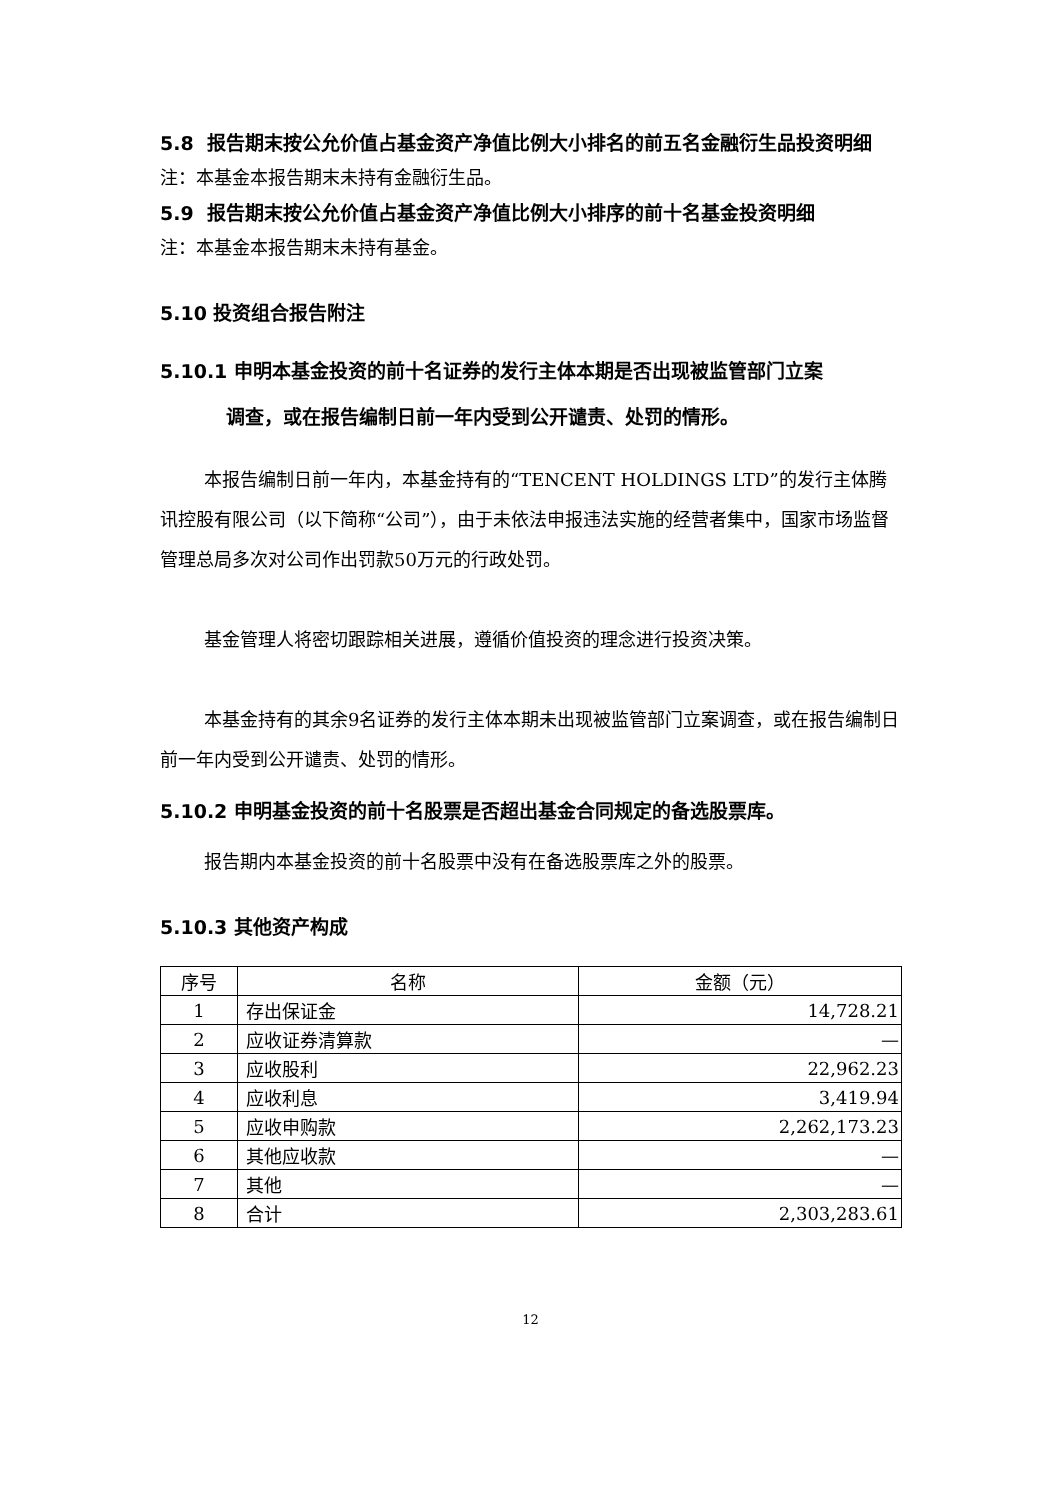5.8 报告期末按公允价值占基金资产净值比例大小排名的前五名金融衍生品投资明细
注：本基金本报告期末未持有金融衍生品。
5.9 报告期末按公允价值占基金资产净值比例大小排序的前十名基金投资明细
注：本基金本报告期末未持有基金。
5.10 投资组合报告附注
5.10.1 申明本基金投资的前十名证券的发行主体本期是否出现被监管部门立案
调查，或在报告编制日前一年内受到公开谴责、处罚的情形。
本报告编制日前一年内，本基金持有的“TENCENT HOLDINGS LTD”的发行主体腾讯控股有限公司（以下简称“公司”），由于未依法申报违法实施的经营者集中，国家市场监督管理总局多次对公司作出罚款50万元的行政处罚。
基金管理人将密切跟踪相关进展，遵循价值投资的理念进行投资决策。
本基金持有的其余9名证券的发行主体本期未出现被监管部门立案调查，或在报告编制日前一年内受到公开谴责、处罚的情形。
5.10.2 申明基金投资的前十名股票是否超出基金合同规定的备选股票库。
报告期内本基金投资的前十名股票中没有在备选股票库之外的股票。
5.10.3 其他资产构成
| 序号 | 名称 | 金额（元） |
| --- | --- | --- |
| 1 | 存出保证金 | 14,728.21 |
| 2 | 应收证券清算款 | — |
| 3 | 应收股利 | 22,962.23 |
| 4 | 应收利息 | 3,419.94 |
| 5 | 应收申购款 | 2,262,173.23 |
| 6 | 其他应收款 | — |
| 7 | 其他 | — |
| 8 | 合计 | 2,303,283.61 |
12